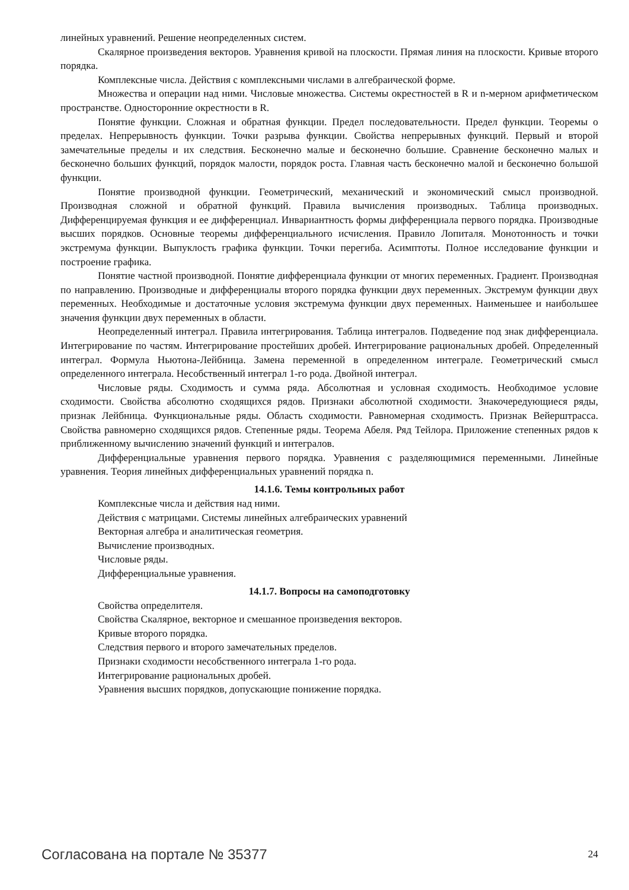линейных уравнений. Решение неопределенных систем.
Скалярное произведения векторов. Уравнения кривой на плоскости. Прямая линия на плоскости. Кривые второго порядка.
Комплексные числа. Действия с комплексными числами в алгебраической форме.
Множества и операции над ними. Числовые множества. Системы окрестностей в R и n-мерном арифметическом пространстве. Односторонние окрестности в R.
Понятие функции. Сложная и обратная функции. Предел последовательности. Предел функции. Теоремы о пределах. Непрерывность функции. Точки разрыва функции. Свойства непрерывных функций. Первый и второй замечательные пределы и их следствия. Бесконечно малые и бесконечно большие. Сравнение бесконечно малых и бесконечно больших функций, порядок малости, порядок роста. Главная часть бесконечно малой и бесконечно большой функции.
Понятие производной функции. Геометрический, механический и экономический смысл производной. Производная сложной и обратной функций. Правила вычисления производных. Таблица производных. Дифференцируемая функция и ее дифференциал. Инвариантность формы дифференциала первого порядка. Производные высших порядков. Основные теоремы дифференциального исчисления. Правило Лопиталя. Монотонность и точки экстремума функции. Выпуклость графика функции. Точки перегиба. Асимптоты. Полное исследование функции и построение графика.
Понятие частной производной. Понятие дифференциала функции от многих переменных. Градиент. Производная по направлению. Производные и дифференциалы второго порядка функции двух переменных. Экстремум функции двух переменных. Необходимые и достаточные условия экстремума функции двух переменных. Наименьшее и наибольшее значения функции двух переменных в области.
Неопределенный интеграл. Правила интегрирования. Таблица интегралов. Подведение под знак дифференциала. Интегрирование по частям. Интегрирование простейших дробей. Интегрирование рациональных дробей. Определенный интеграл. Формула Ньютона-Лейбница. Замена переменной в определенном интеграле. Геометрический смысл определенного интеграла. Несобственный интеграл 1-го рода. Двойной интеграл.
Числовые ряды. Сходимость и сумма ряда. Абсолютная и условная сходимость. Необходимое условие сходимости. Свойства абсолютно сходящихся рядов. Признаки абсолютной сходимости. Знакочередующиеся ряды, признак Лейбница. Функциональные ряды. Область сходимости. Равномерная сходимость. Признак Вейерштрасса. Свойства равномерно сходящихся рядов. Степенные ряды. Теорема Абеля. Ряд Тейлора. Приложение степенных рядов к приближенному вычислению значений функций и интегралов.
Дифференциальные уравнения первого порядка. Уравнения с разделяющимися переменными. Линейные уравнения. Теория линейных дифференциальных уравнений порядка n.
14.1.6. Темы контрольных работ
Комплексные числа и действия над ними.
Действия с матрицами. Системы линейных алгебраических уравнений
Векторная алгебра и аналитическая геометрия.
Вычисление производных.
Числовые ряды.
Дифференциальные уравнения.
14.1.7. Вопросы на самоподготовку
Свойства определителя.
Свойства Скалярное, векторное и смешанное произведения векторов.
Кривые второго порядка.
Следствия первого и второго замечательных пределов.
Признаки сходимости несобственного интеграла 1-го рода.
Интегрирование рациональных дробей.
Уравнения высших порядков, допускающие понижение порядка.
Согласована на портале № 35377 24